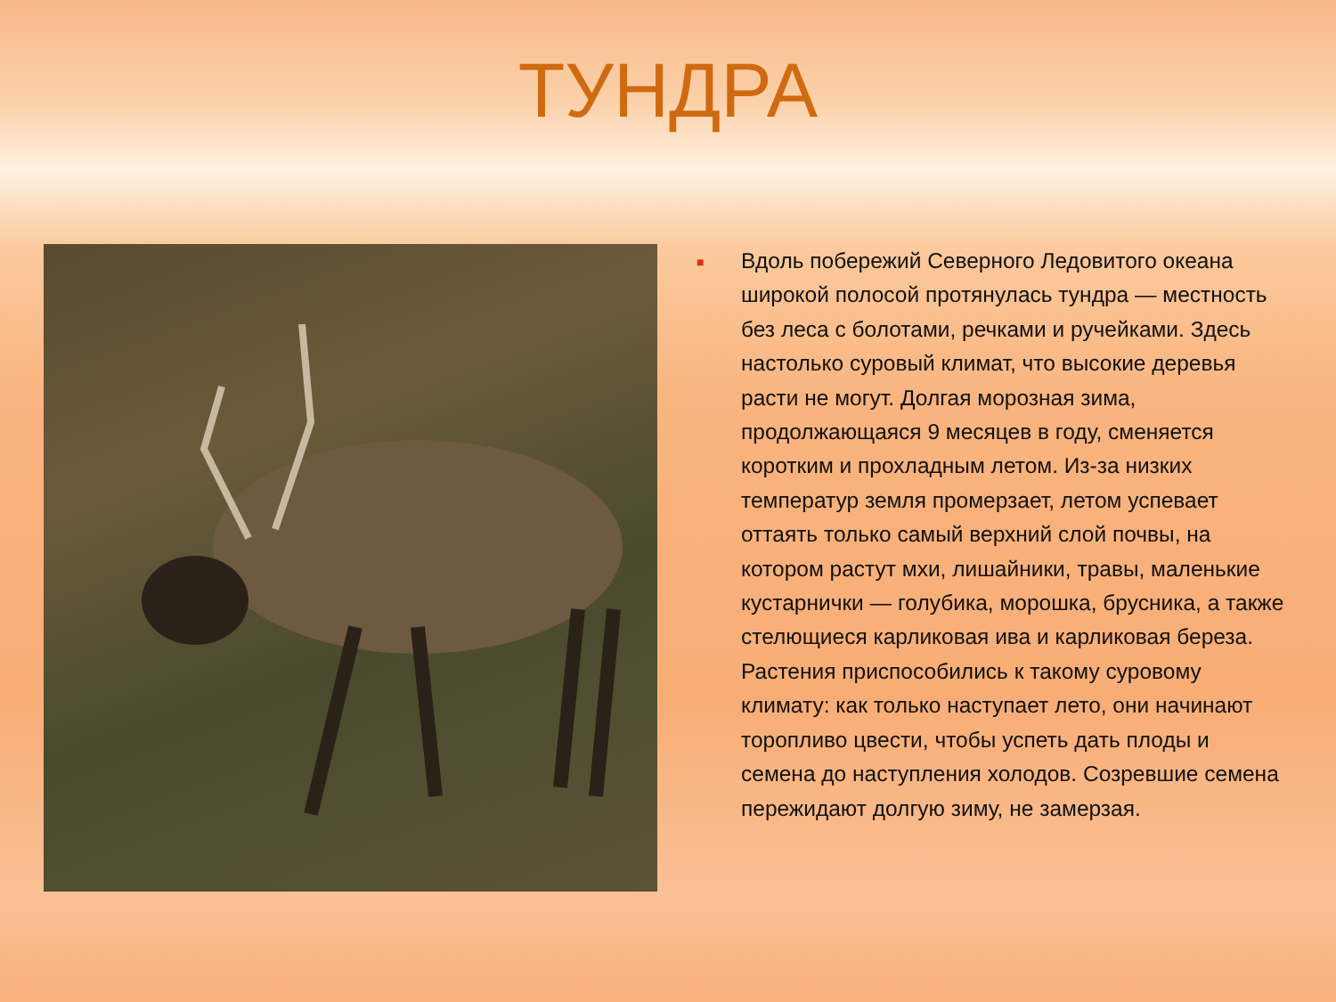ТУНДРА
■
Вдоль побережий Северного Ледовитого океана широкой полосой протянулась тундра — местность без леса с болотами, речками и ручейками. Здесь настолько суровый климат, что высокие деревья расти не могут. Долгая морозная зима, продолжающаяся 9 месяцев в году, сменяется коротким и прохладным летом. Из-за низких температур земля промерзает, летом успевает оттаять только самый верхний слой почвы, на котором растут мхи, лишайники, травы, маленькие кустарнички — голубика, морошка, брусника, а также стелющиеся карликовая ива и карликовая береза. Растения приспособились к такому суровому климату: как только наступает лето, они начинают торопливо цвести, чтобы успеть дать плоды и семена до наступления холодов. Созревшие семена пережидают долгую зиму, не замерзая.